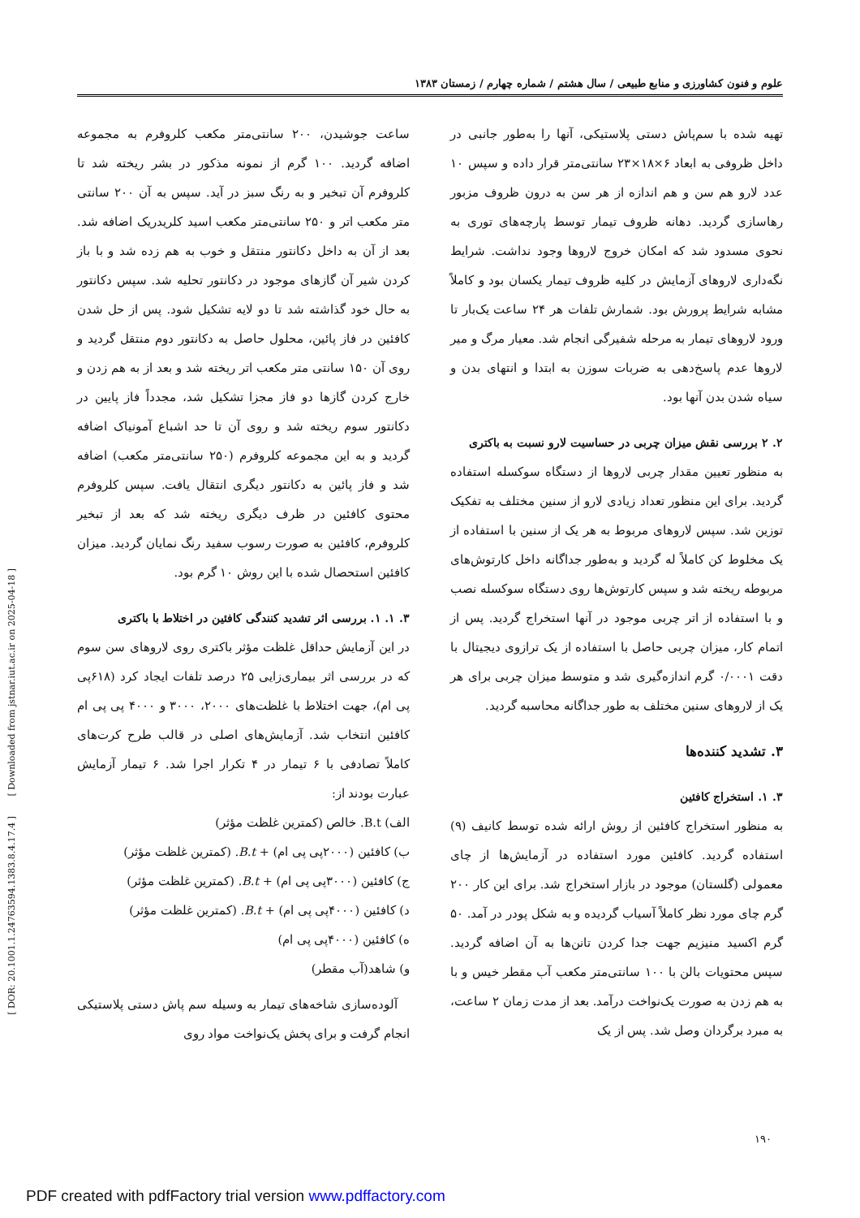[ DOR: 20.1001.1.24763594.1383.8.4.17.4 ] [ Downloaded from jstnar.iut.ac.ir on 2025-04-18 ]
علوم و فنون کشاورزی و منابع طبیعی / سال هشتم / شماره چهارم / زمستان ۱۳۸۳
تهیه شده با سم‌پاش دستی پلاستیکی، آنها را به‌طور جانبی در داخل ظروفی به ابعاد ۶×۱۸×۲۳ سانتی‌متر قرار داده و سپس ۱۰ عدد لارو هم سن و هم اندازه از هر سن به درون ظروف مزبور رهاسازی گردید. دهانه ظروف تیمار توسط پارچه‌های توری به نحوی مسدود شد که امکان خروج لاروها وجود نداشت. شرایط نگه‌داری لاروهای آزمایش در کلیه ظروف تیمار یکسان بود و کاملاً مشابه شرایط پرورش بود. شمارش تلفات هر ۲۴ ساعت یک‌بار تا ورود لاروهای تیمار به مرحله شفیرگی انجام شد. معیار مرگ و میر لاروها عدم پاسخ‌دهی به ضربات سوزن به ابتدا و انتهای بدن و سیاه شدن بدن آنها بود.
۲. ۲ بررسی نقش میزان چربی در حساسیت لارو نسبت به باکتری
به منظور تعیین مقدار چربی لاروها از دستگاه سوکسله استفاده گردید. برای این منظور تعداد زیادی لارو از سنین مختلف به تفکیک توزین شد. سپس لاروهای مربوط به هر یک از سنین با استفاده از یک مخلوط کن کاملاً له گردید و به‌طور جداگانه داخل کارتوش‌های مربوطه ریخته شد و سپس کارتوش‌ها روی دستگاه سوکسله نصب و با استفاده از اتر چربی موجود در آنها استخراج گردید. پس از اتمام کار، میزان چربی حاصل با استفاده از یک ترازوی دیجیتال با دقت ۰/۰۰۰۱ گرم اندازه‌گیری شد و متوسط میزان چربی برای هر یک از لاروهای سنین مختلف به طور جداگانه محاسبه گردید.
۳. تشدید کننده‌ها
۳. ۱. استخراج کافئین
به منظور استخراج کافئین از روش ارائه شده توسط کانیف (۹) استفاده گردید. کافئین مورد استفاده در آزمایش‌ها از چای معمولی (گلستان) موجود در بازار استخراج شد. برای این کار ۲۰۰ گرم چای مورد نظر کاملاً آسیاب گردیده و به شکل پودر در آمد. ۵۰ گرم اکسید منیزیم جهت جدا کردن تانن‌ها به آن اضافه گردید. سپس محتویات بالن با ۱۰۰ سانتی‌متر مکعب آب مقطر خیس و با به هم زدن به صورت یک‌نواخت درآمد. بعد از مدت زمان ۲ ساعت، به مبرد برگردان وصل شد. پس از یک
ساعت جوشیدن، ۲۰۰ سانتی‌متر مکعب کلروفرم به مجموعه اضافه گردید. ۱۰۰ گرم از نمونه مذکور در بشر ریخته شد تا کلروفرم آن تبخیر و به رنگ سبز در آید. سپس به آن ۲۰۰ سانتی متر مکعب اتر و ۲۵۰ سانتی‌متر مکعب اسید کلریدریک اضافه شد. بعد از آن به داخل دکانتور منتقل و خوب به هم زده شد و با باز کردن شیر آن گازهای موجود در دکانتور تحلیه شد. سپس دکانتور به حال خود گذاشته شد تا دو لایه تشکیل شود. پس از حل شدن کافئین در فاز پائین، محلول حاصل به دکانتور دوم منتقل گردید و روی آن ۱۵۰ سانتی متر مکعب اتر ریخته شد و بعد از به هم زدن و خارج کردن گازها دو فاز مجزا تشکیل شد، مجدداً فاز پایین در دکانتور سوم ریخته شد و روی آن تا حد اشباع آمونیاک اضافه گردید و به این مجموعه کلروفرم (۲۵۰ سانتی‌متر مکعب) اضافه شد و فاز پائین به دکانتور دیگری انتقال یافت. سپس کلروفرم محتوی کافئین در ظرف دیگری ریخته شد که بعد از تبخیر کلروفرم، کافئین به صورت رسوب سفید رنگ نمایان گردید. میزان کافئین استحصال شده با این روش ۱۰ گرم بود.
۳. ۱. ۱. بررسی اثر تشدید کنندگی کافئین در اختلاط با باکتری
در این آزمایش حداقل غلظت مؤثر باکتری روی لاروهای سن سوم که در بررسی اثر بیماری‌زایی ۲۵ درصد تلفات ایجاد کرد (۶۱۸پی پی ام)، جهت اختلاط با غلظت‌های ۲۰۰۰، ۳۰۰۰ و ۴۰۰۰ پی پی ام کافئین انتخاب شد. آزمایش‌های اصلی در قالب طرح کرت‌های کاملاً تصادفی با ۶ تیمار در ۴ تکرار اجرا شد. ۶ تیمار آزمایش عبارت بودند از:
الف) B.t. خالص (کمترین غلظت مؤثر)
ب) کافئین (۲۰۰۰پی پی ام) + B.t. (کمترین غلظت مؤثر)
ج) کافئین (۳۰۰۰پی پی ام) + B.t. (کمترین غلظت مؤثر)
د) کافئین (۴۰۰۰پی پی ام) + B.t. (کمترین غلظت مؤثر)
ه) کافئین (۴۰۰۰پی پی ام)
و) شاهد(آب مقطر)
آلوده‌سازی شاخه‌های تیمار به وسیله سم پاش دستی پلاستیکی انجام گرفت و برای پخش یک‌نواخت مواد روی
۱۹۰
PDF created with pdfFactory trial version www.pdffactory.com